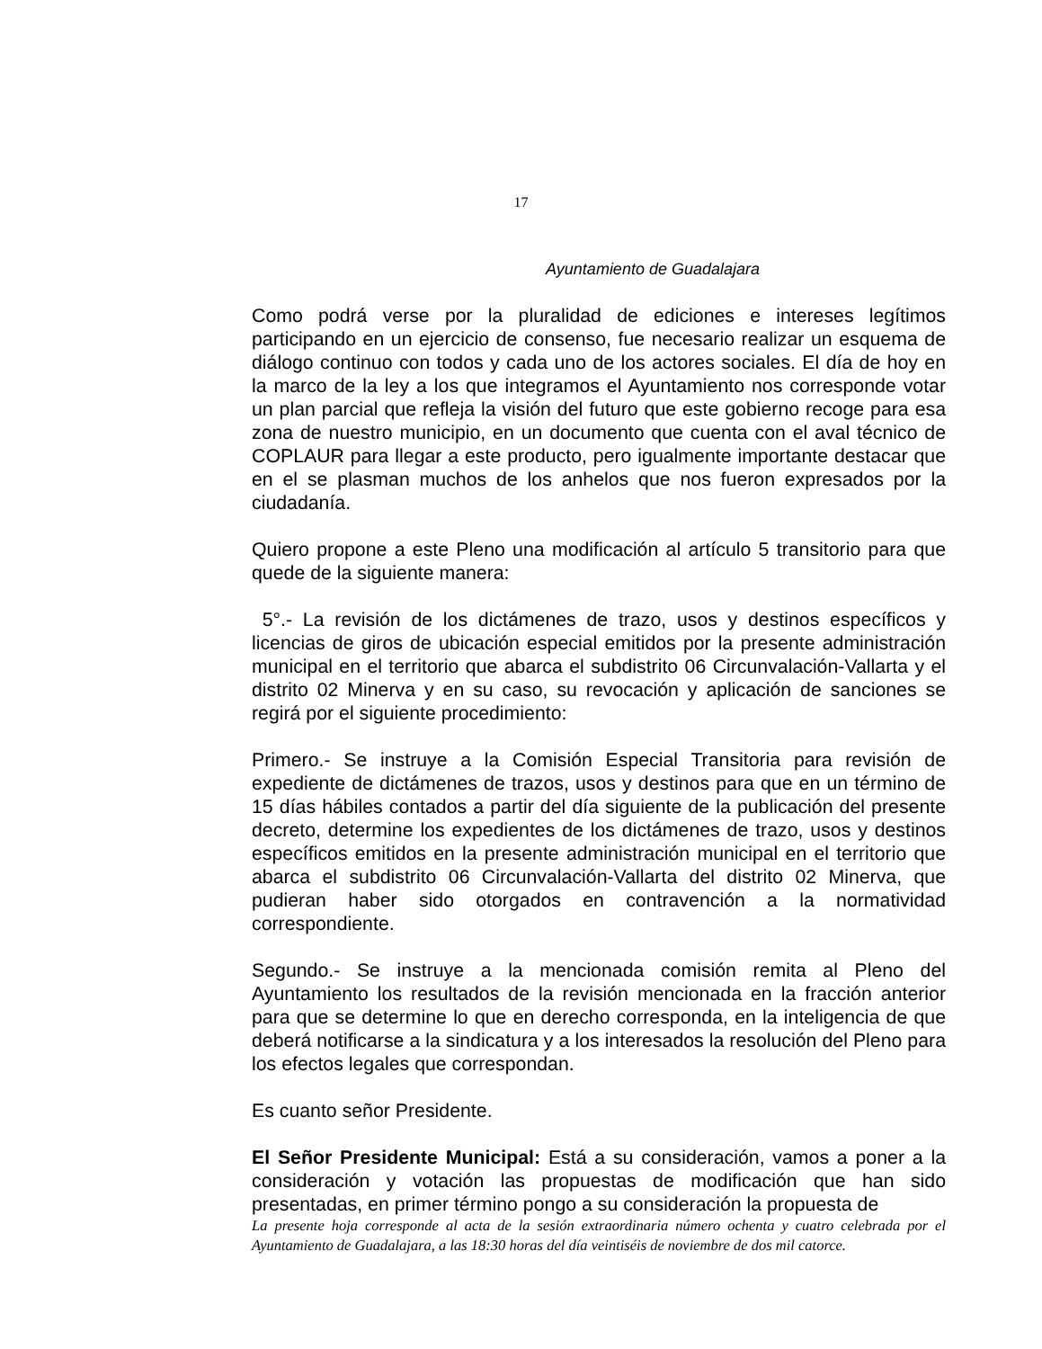17
Ayuntamiento de Guadalajara
Como podrá verse por la pluralidad de ediciones e intereses legítimos participando en un ejercicio de consenso, fue necesario realizar un esquema de diálogo continuo con todos y cada uno de los actores sociales. El día de hoy en la marco de la ley a los que integramos el Ayuntamiento nos corresponde votar un plan parcial que refleja la visión del futuro que este gobierno recoge para esa zona de nuestro municipio, en un documento que cuenta con el aval técnico de COPLAUR para llegar a este producto, pero igualmente importante destacar que en el se plasman muchos de los anhelos que nos fueron expresados por la ciudadanía.
Quiero propone a este Pleno una modificación al artículo 5 transitorio para que quede de la siguiente manera:
5°.- La revisión de los dictámenes de trazo, usos y destinos específicos y licencias de giros de ubicación especial emitidos por la presente administración municipal en el territorio que abarca el subdistrito 06 Circunvalación-Vallarta y el distrito 02 Minerva y en su caso, su revocación y aplicación de sanciones se regirá por el siguiente procedimiento:
Primero.- Se instruye a la Comisión Especial Transitoria para revisión de expediente de dictámenes de trazos, usos y destinos para que en un término de 15 días hábiles contados a partir del día siguiente de la publicación del presente decreto, determine los expedientes de los dictámenes de trazo, usos y destinos específicos emitidos en la presente administración municipal en el territorio que abarca el subdistrito 06 Circunvalación-Vallarta del distrito 02 Minerva, que pudieran haber sido otorgados en contravención a la normatividad correspondiente.
Segundo.- Se instruye a la mencionada comisión remita al Pleno del Ayuntamiento los resultados de la revisión mencionada en la fracción anterior para que se determine lo que en derecho corresponda, en la inteligencia de que deberá notificarse a la sindicatura y a los interesados la resolución del Pleno para los efectos legales que correspondan.
Es cuanto señor Presidente.
El Señor Presidente Municipal: Está a su consideración, vamos a poner a la consideración y votación las propuestas de modificación que han sido presentadas, en primer término pongo a su consideración la propuesta de
La presente hoja corresponde al acta de la sesión extraordinaria número ochenta y cuatro celebrada por el Ayuntamiento de Guadalajara, a las 18:30 horas del día veintiséis de noviembre de dos mil catorce.